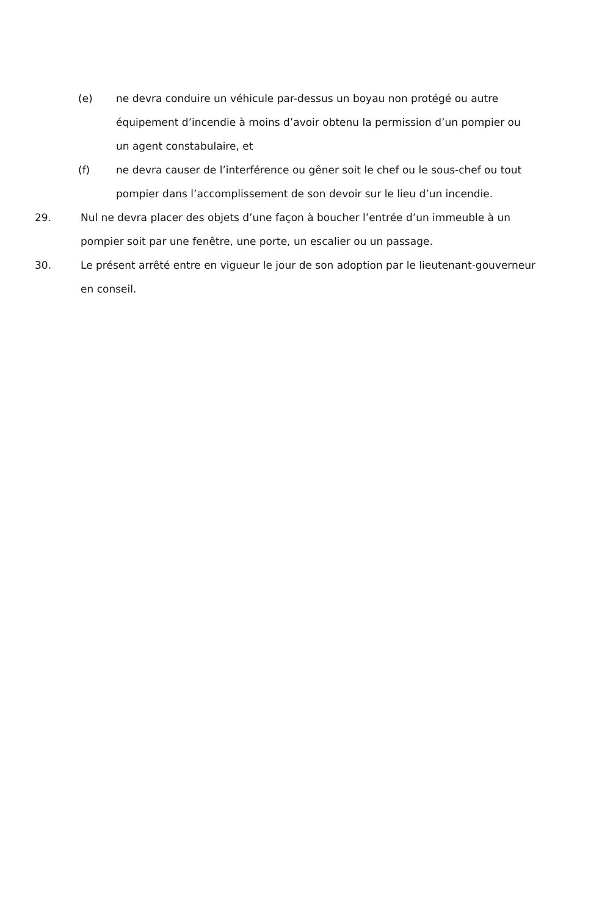(e) ne devra conduire un véhicule par-dessus un boyau non protégé ou autre équipement d’incendie à moins d’avoir obtenu la permission d’un pompier ou un agent constabulaire, et
(f) ne devra causer de l’interférence ou gêner soit le chef ou le sous-chef ou tout pompier dans l’accomplissement de son devoir sur le lieu d’un incendie.
29. Nul ne devra placer des objets d’une façon à boucher l’entrée d’un immeuble à un pompier soit par une fenêtre, une porte, un escalier ou un passage.
30. Le présent arrêté entre en vigueur le jour de son adoption par le lieutenant-gouverneur en conseil.